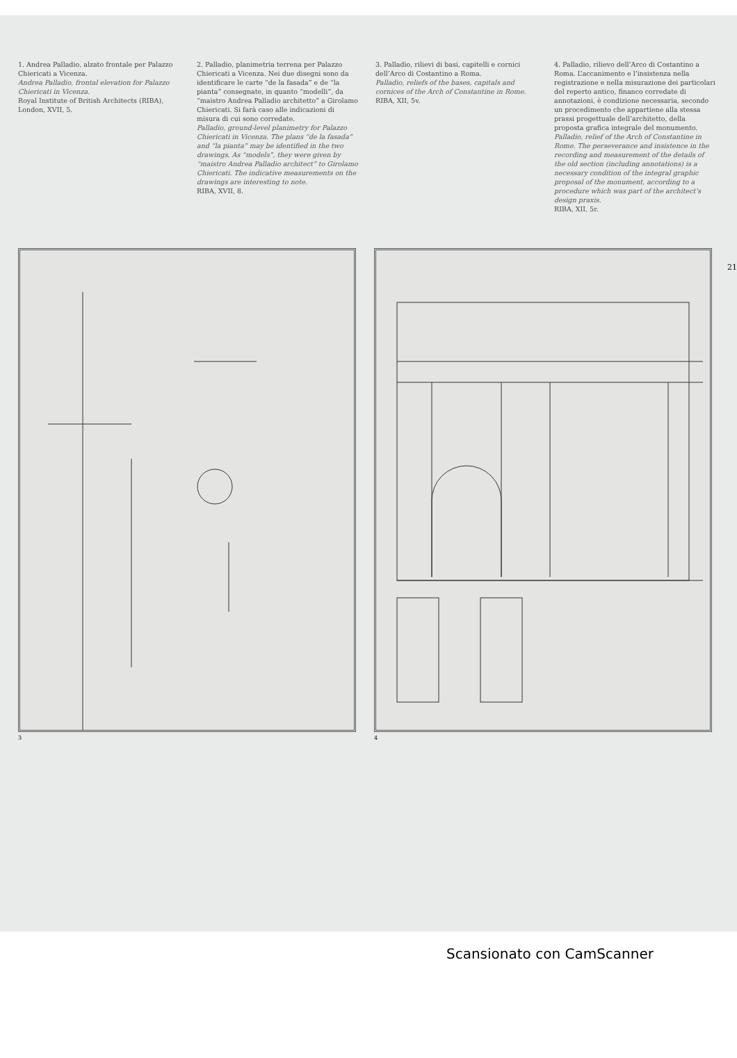1. Andrea Palladio, alzato frontale per Palazzo Chiericati a Vicenza.
Andrea Palladio, frontal elevation for Palazzo Chiericati in Vicenza.
Royal Institute of British Architects (RIBA), London, XVII, 5.
2. Palladio, planimetria terrena per Palazzo Chiericati a Vicenza. Nei due disegni sono da identificare le carte “de la fasada” e de “la pianta” consegnate, in quanto “modelli”, da “maistro Andrea Palladio architetto” a Girolamo Chiericati. Si farà caso alle indicazioni di misura di cui sono corredate.
Palladio, ground-level planimetry for Palazzo Chiericati in Vicenza. The plans “de la fasada” and “la pianta” may be identified in the two drawings. As “models”, they were given by “maistro Andrea Palladio architect” to Girolamo Chiericati. The indicative measurements on the drawings are interesting to note.
RIBA, XVII, 8.
3. Palladio, rilievi di basi, capitelli e cornici dell’Arco di Costantino a Roma.
Palladio, reliefs of the bases, capitals and cornices of the Arch of Constantine in Rome.
RIBA, XII, 5v.
4. Palladio, rilievo dell’Arco di Costantino a Roma. L’accanimento e l’insistenza nella registrazione e nella misurazione dei particolari del reperto antico, financo corredate di annotazioni, è condizione necessaria, secondo un procedimento che appartiene alla stessa prassi progettuale dell’architetto, della proposta grafica integrale del monumento.
Palladio, relief of the Arch of Constantine in Rome. The perseverance and insistence in the recording and measurement of the details of the old section (including annotations) is a necessary condition of the integral graphic proposal of the monument, according to a procedure which was part of the architect’s design praxis.
RIBA, XII, 5r.
21
3 4
Scansionato con CamScanner